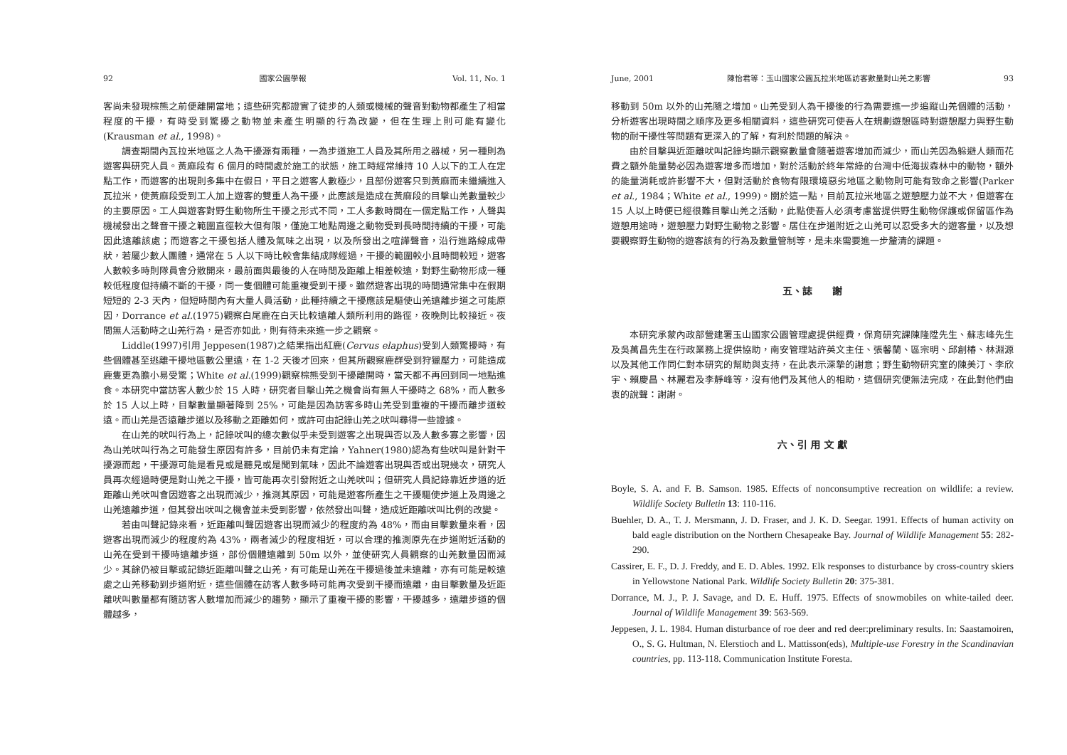92 國家公園學報 Vol. 11, No. 1
客尚未發現棕熊之前便離開當地；這些研究都證實了徒步的人類或機械的聲音對動物都產生了相當程度的干擾，有時受到驚擾之動物並未產生明顯的行為改變，但在生理上則可能有變化(Krausman et al., 1998)。
調查期間內瓦拉米地區之人為干擾源有兩種，一為步道施工人員及其所用之器械，另一種則為遊客與研究人員。黃麻段有 6 個月的時間處於施工的狀態，施工時經常維持 10 人以下的工人在定點工作，而遊客的出現則多集中在假日，平日之遊客人數極少，且部份遊客只到黃麻而未繼續進入瓦拉米，使黃麻段受到工人加上遊客的雙重人為干擾，此應該是造成在黃麻段的目擊山羌數量較少的主要原因。工人與遊客對野生動物所生干擾之形式不同，工人多數時間在一個定點工作，人聲與機械發出之聲音干擾之範圍直徑較大但有限，僅施工地點周邊之動物受到長時間持續的干擾，可能因此遠離該處；而遊客之干擾包括人體及氣味之出現，以及所發出之喧譁聲音，沿行進路線成帶狀，若屬少數人團體，通常在 5 人以下時比較會集結成隊經過，干擾的範圍較小且時間較短，遊客人數較多時則隊員會分散開來，最前面與最後的人在時間及距離上相差較遠，對野生動物形成一種較低程度但持續不斷的干擾，同一隻個體可能重複受到干擾。雖然遊客出現的時間通常集中在假期短短的 2-3 天內，但短時間內有大量人員活動，此種持續之干擾應該是驅使山羌遠離步道之可能原因，Dorrance et al.(1975)觀察白尾鹿在白天比較遠離人類所利用的路徑，夜晚則比較接近。夜間無人活動時之山羌行為，是否亦如此，則有待未來進一步之觀察。
Liddle(1997)引用 Jeppesen(1987)之結果指出紅鹿(Cervus elaphus)受到人類驚擾時，有些個體甚至逃離干擾地區數公里遠，在 1-2 天後才回來，但其所觀察鹿群受到狩獵壓力，可能造成鹿隻更為膽小易受驚；White et al.(1999)觀察棕熊受到干擾離開時，當天都不再回到同一地點進食。本研究中當訪客人數少於 15 人時，研究者目擊山羌之機會尚有無人干擾時之 68%，而人數多於 15 人以上時，目擊數量顯著降到 25%，可能是因為訪客多時山羌受到重複的干擾而離步道較遠。而山羌是否遠離步道以及移動之距離如何，或許可由記錄山羌之吠叫尋得一些證據。
在山羌的吠叫行為上，記錄吠叫的總次數似乎未受到遊客之出現與否以及人數多寡之影響，因為山羌吠叫行為之可能發生原因有許多，目前仍未有定論，Yahner(1980)認為有些吠叫是針對干擾源而起，干擾源可能是看見或是聽見或是聞到氣味，因此不論遊客出現與否或出現幾次，研究人員再次經過時便是對山羌之干擾，皆可能再次引發附近之山羌吠叫；但研究人員記錄靠近步道的近距離山羌吠叫會因遊客之出現而減少，推測其原因，可能是遊客所產生之干擾驅使步道上及周邊之山羌遠離步道，但其發出吠叫之機會並未受到影響，依然發出叫聲，造成近距離吠叫比例的改變。
若由叫聲記錄來看，近距離叫聲因遊客出現而減少的程度約為 48%，而由目擊數量來看，因遊客出現而減少的程度約為 43%，兩者減少的程度相近，可以合理的推測原先在步道附近活動的山羌在受到干擾時遠離步道，部份個體遠離到 50m 以外，並使研究人員觀察的山羌數量因而減少。其餘仍被目擊或記錄近距離叫聲之山羌，有可能是山羌在干擾過後並未遠離，亦有可能是較遠處之山羌移動到步道附近，這些個體在訪客人數多時可能再次受到干擾而遠離，由目擊數量及近距離吠叫數量都有隨訪客人數增加而減少的趨勢，顯示了重複干擾的影響，干擾越多，遠離步道的個體越多，
June, 2001 陳怡君等：玉山國家公園瓦拉米地區訪客數量對山羌之影響 93
移動到 50m 以外的山羌隨之增加。山羌受到人為干擾後的行為需要進一步追蹤山羌個體的活動，分析遊客出現時間之順序及更多相關資料，這些研究可使吾人在規劃遊憩區時對遊憩壓力與野生動物的耐干擾性等問題有更深入的了解，有利於問題的解決。
由於目擊與近距離吠叫記錄均顯示觀察數量會隨著遊客增加而減少，而山羌因為躲避人類而花費之額外能量勢必因為遊客增多而增加，對於活動於終年常綠的台灣中低海拔森林中的動物，額外的能量消耗或許影響不大，但對活動於食物有限環境惡劣地區之動物則可能有致命之影響(Parker et al., 1984；White et al., 1999)。關於這一點，目前瓦拉米地區之遊憩壓力並不大，但遊客在 15 人以上時便已經很難目擊山羌之活動，此點使吾人必須考慮當提供野生動物保護或保留區作為遊憩用途時，遊憩壓力對野生動物之影響。居住在步道附近之山羌可以忍受多大的遊客量，以及想要觀察野生動物的遊客該有的行為及數量管制等，是未來需要進一步釐清的課題。
五、誌　　謝
本研究承蒙內政部營建署玉山國家公園管理處提供經費，保育研究課陳隆陞先生、蘇志峰先生及吳萬昌先生在行政業務上提供協助，南安管理站許英文主任、張馨蘭、區宗明、邱創椿、林淵源以及其他工作同仁對本研究的幫助與支持，在此表示深摯的謝意；野生動物研究室的陳美汀、李欣宇、賴慶昌、林麗君及李靜峰等，沒有他們及其他人的相助，這個研究便無法完成，在此對他們由衷的說聲：謝謝。
六、引 用 文 獻
Boyle, S. A. and F. B. Samson. 1985. Effects of nonconsumptive recreation on wildlife: a review. Wildlife Society Bulletin 13: 110-116.
Buehler, D. A., T. J. Mersmann, J. D. Fraser, and J. K. D. Seegar. 1991. Effects of human activity on bald eagle distribution on the Northern Chesapeake Bay. Journal of Wildlife Management 55: 282-290.
Cassirer, E. F., D. J. Freddy, and E. D. Ables. 1992. Elk responses to disturbance by cross-country skiers in Yellowstone National Park. Wildlife Society Bulletin 20: 375-381.
Dorrance, M. J., P. J. Savage, and D. E. Huff. 1975. Effects of snowmobiles on white-tailed deer. Journal of Wildlife Management 39: 563-569.
Jeppesen, J. L. 1984. Human disturbance of roe deer and red deer:preliminary results. In: Saastamoiren, O., S. G. Hultman, N. Elerstioch and L. Mattisson(eds), Multiple-use Forestry in the Scandinavian countries, pp. 113-118. Communication Institute Foresta.